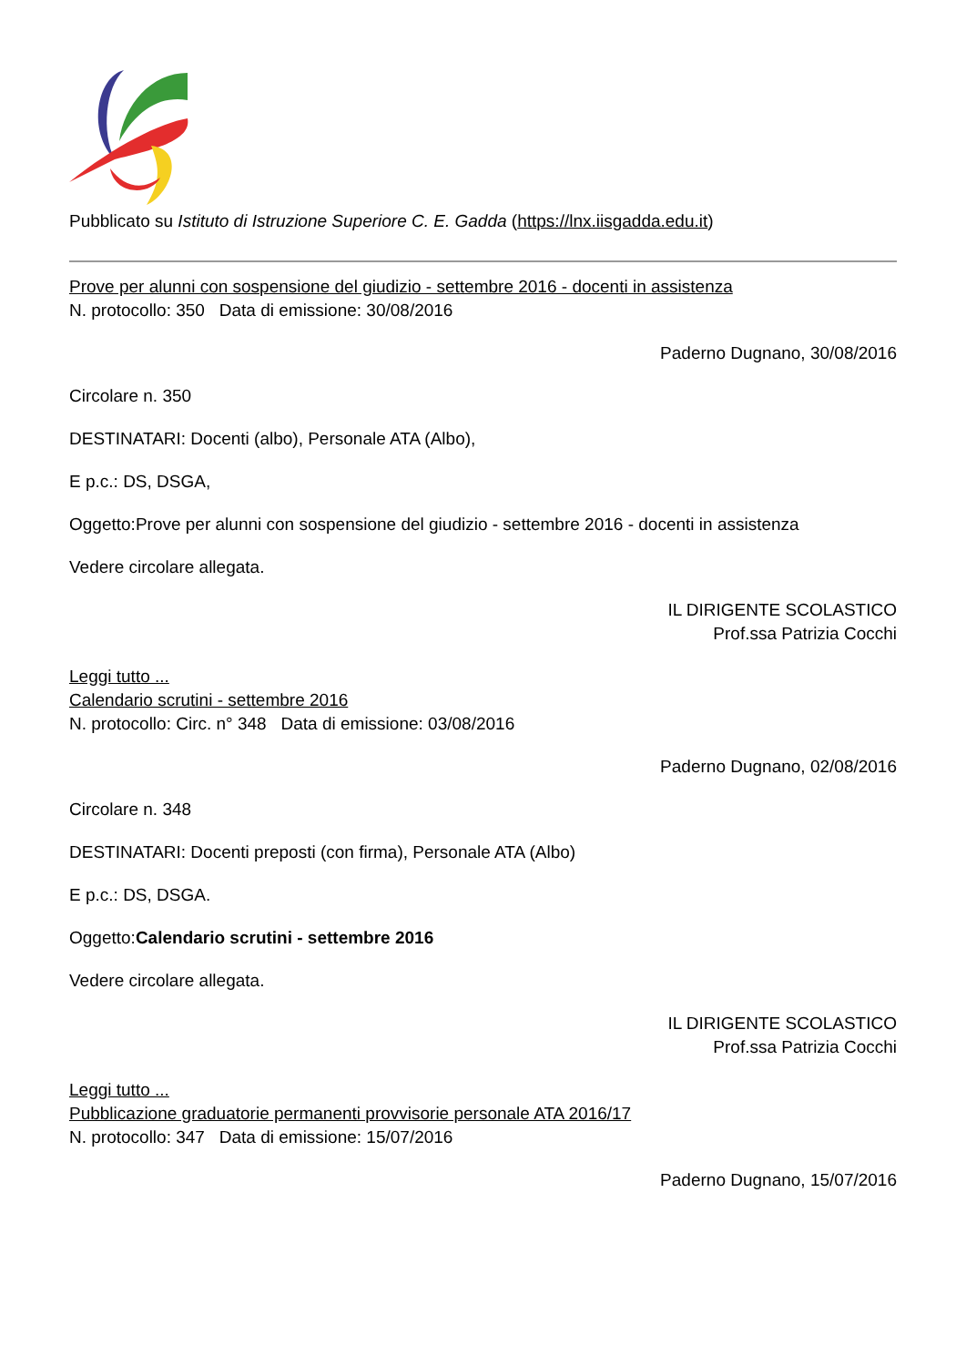Pubblicato su Istituto di Istruzione Superiore C. E. Gadda (https://lnx.iisgadda.edu.it)
Prove per alunni con sospensione del giudizio - settembre 2016 - docenti in assistenza
N. protocollo: 350 Data di emissione: 30/08/2016
Paderno Dugnano, 30/08/2016
Circolare n. 350
DESTINATARI: Docenti (albo), Personale ATA (Albo),
E p.c.: DS, DSGA,
Oggetto:Prove per alunni con sospensione del giudizio - settembre 2016 - docenti in assistenza
Vedere circolare allegata.
IL DIRIGENTE SCOLASTICO
Prof.ssa Patrizia Cocchi
Leggi tutto ...
Calendario scrutini - settembre 2016
N. protocollo: Circ. n° 348 Data di emissione: 03/08/2016
Paderno Dugnano, 02/08/2016
Circolare n. 348
DESTINATARI: Docenti preposti (con firma), Personale ATA (Albo)
E p.c.: DS, DSGA.
Oggetto:Calendario scrutini - settembre 2016
Vedere circolare allegata.
IL DIRIGENTE SCOLASTICO
Prof.ssa Patrizia Cocchi
Leggi tutto ...
Pubblicazione graduatorie permanenti provvisorie personale ATA 2016/17
N. protocollo: 347 Data di emissione: 15/07/2016
Paderno Dugnano, 15/07/2016